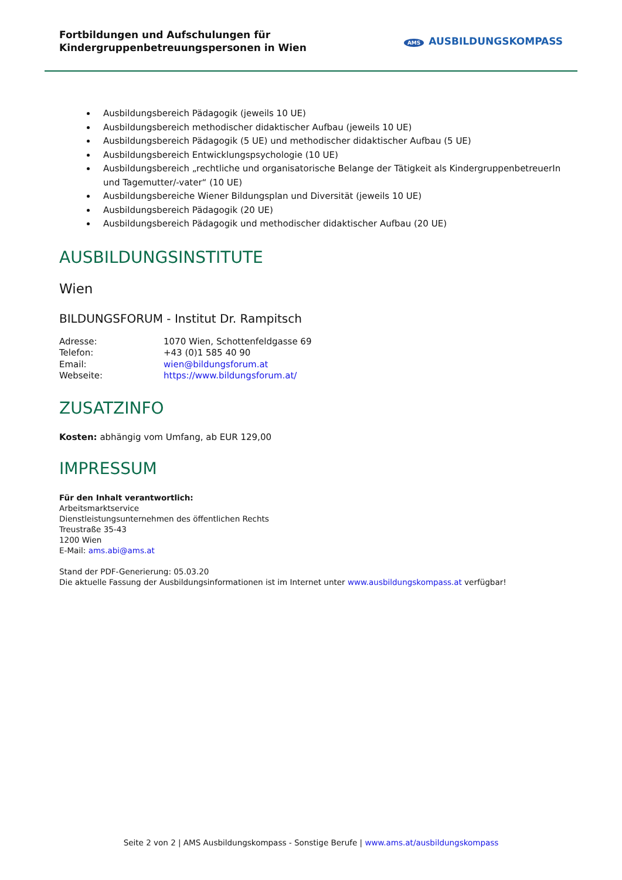Fortbildungen und Aufschulungen für
Kindergruppenbetreuungspersonen in Wien
AMS AUSBILDUNGSKOMPASS
Ausbildungsbereich Pädagogik (jeweils 10 UE)
Ausbildungsbereich methodischer didaktischer Aufbau (jeweils 10 UE)
Ausbildungsbereich Pädagogik (5 UE) und methodischer didaktischer Aufbau (5 UE)
Ausbildungsbereich Entwicklungspsychologie (10 UE)
Ausbildungsbereich „rechtliche und organisatorische Belange der Tätigkeit als KindergruppenbetreuerIn und Tagemutter/-vater“ (10 UE)
Ausbildungsbereiche Wiener Bildungsplan und Diversität (jeweils 10 UE)
Ausbildungsbereich Pädagogik (20 UE)
Ausbildungsbereich Pädagogik und methodischer didaktischer Aufbau (20 UE)
AUSBILDUNGSINSTITUTE
Wien
BILDUNGSFORUM - Institut Dr. Rampitsch
| Adresse: | 1070 Wien, Schottenfeldgasse 69 |
| Telefon: | +43 (0)1 585 40 90 |
| Email: | wien@bildungsforum.at |
| Webseite: | https://www.bildungsforum.at/ |
ZUSATZINFO
Kosten: abhängig vom Umfang, ab EUR 129,00
IMPRESSUM
Für den Inhalt verantwortlich:
Arbeitsmarktservice
Dienstleistungsunternehmen des öffentlichen Rechts
Treustraße 35-43
1200 Wien
E-Mail: ams.abi@ams.at
Stand der PDF-Generierung: 05.03.20
Die aktuelle Fassung der Ausbildungsinformationen ist im Internet unter www.ausbildungskompass.at verfügbar!
Seite 2 von 2 | AMS Ausbildungskompass - Sonstige Berufe | www.ams.at/ausbildungskompass